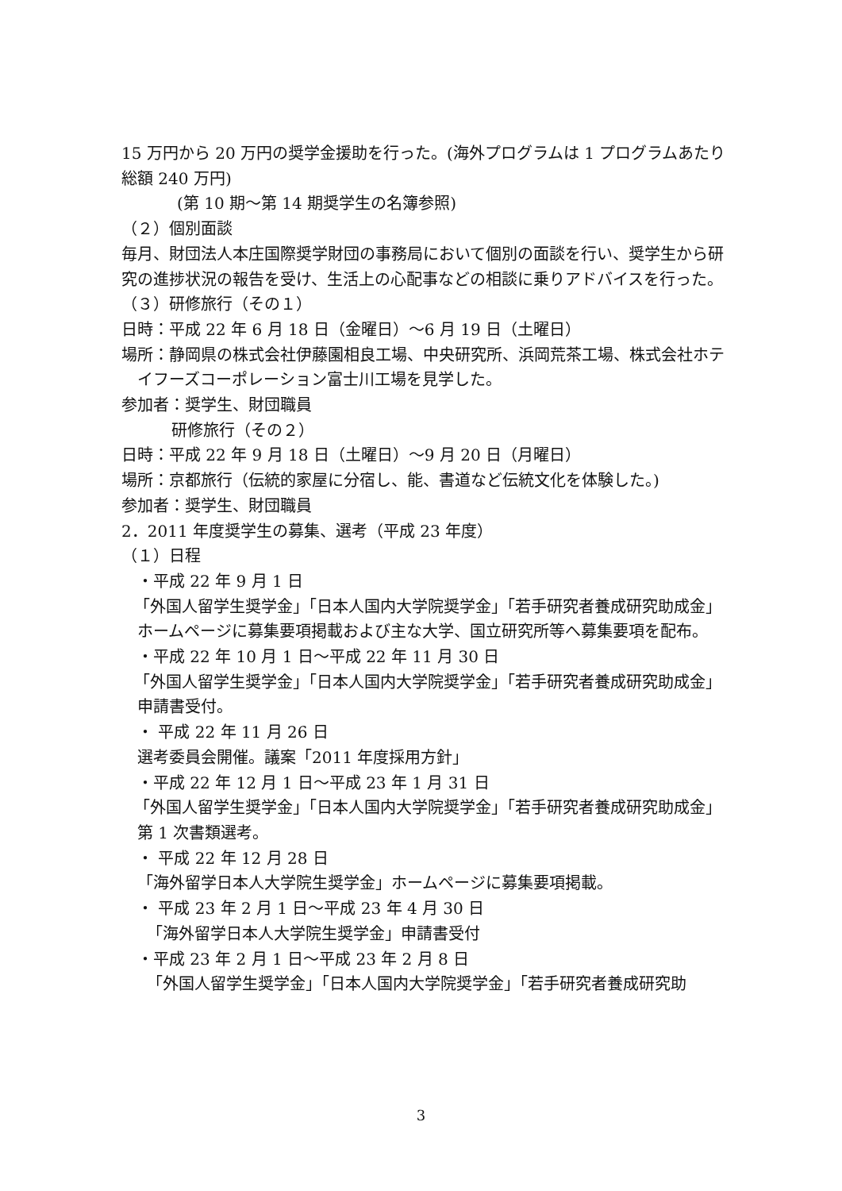15 万円から 20 万円の奨学金援助を行った。(海外プログラムは 1 プログラムあたり総額 240 万円)
(第 10 期～第 14 期奨学生の名簿参照)
（２）個別面談
毎月、財団法人本庄国際奨学財団の事務局において個別の面談を行い、奨学生から研究の進捗状況の報告を受け、生活上の心配事などの相談に乗りアドバイスを行った。
（３）研修旅行（その１）
日時：平成 22 年 6 月 18 日（金曜日）～6 月 19 日（土曜日）
場所：静岡県の株式会社伊藤園相良工場、中央研究所、浜岡荒茶工場、株式会社ホテイフーズコーポレーション富士川工場を見学した。
参加者：奨学生、財団職員
研修旅行（その２）
日時：平成 22 年 9 月 18 日（土曜日）～9 月 20 日（月曜日）
場所：京都旅行（伝統的家屋に分宿し、能、書道など伝統文化を体験した。)
参加者：奨学生、財団職員
2．2011 年度奨学生の募集、選考（平成 23 年度）
（１）日程
・平成 22 年 9 月 1 日
「外国人留学生奨学金」「日本人国内大学院奨学金」「若手研究者養成研究助成金」ホームページに募集要項掲載および主な大学、国立研究所等へ募集要項を配布。
・平成 22 年 10 月 1 日～平成 22 年 11 月 30 日
「外国人留学生奨学金」「日本人国内大学院奨学金」「若手研究者養成研究助成金」申請書受付。
・ 平成 22 年 11 月 26 日
選考委員会開催。議案「2011 年度採用方針」
・平成 22 年 12 月 1 日～平成 23 年 1 月 31 日
「外国人留学生奨学金」「日本人国内大学院奨学金」「若手研究者養成研究助成金」第 1 次書類選考。
・ 平成 22 年 12 月 28 日
「海外留学日本人大学院生奨学金」ホームページに募集要項掲載。
・ 平成 23 年 2 月 1 日～平成 23 年 4 月 30 日
「海外留学日本人大学院生奨学金」申請書受付
・平成 23 年 2 月 1 日～平成 23 年 2 月 8 日
「外国人留学生奨学金」「日本人国内大学院奨学金」「若手研究者養成研究助
3